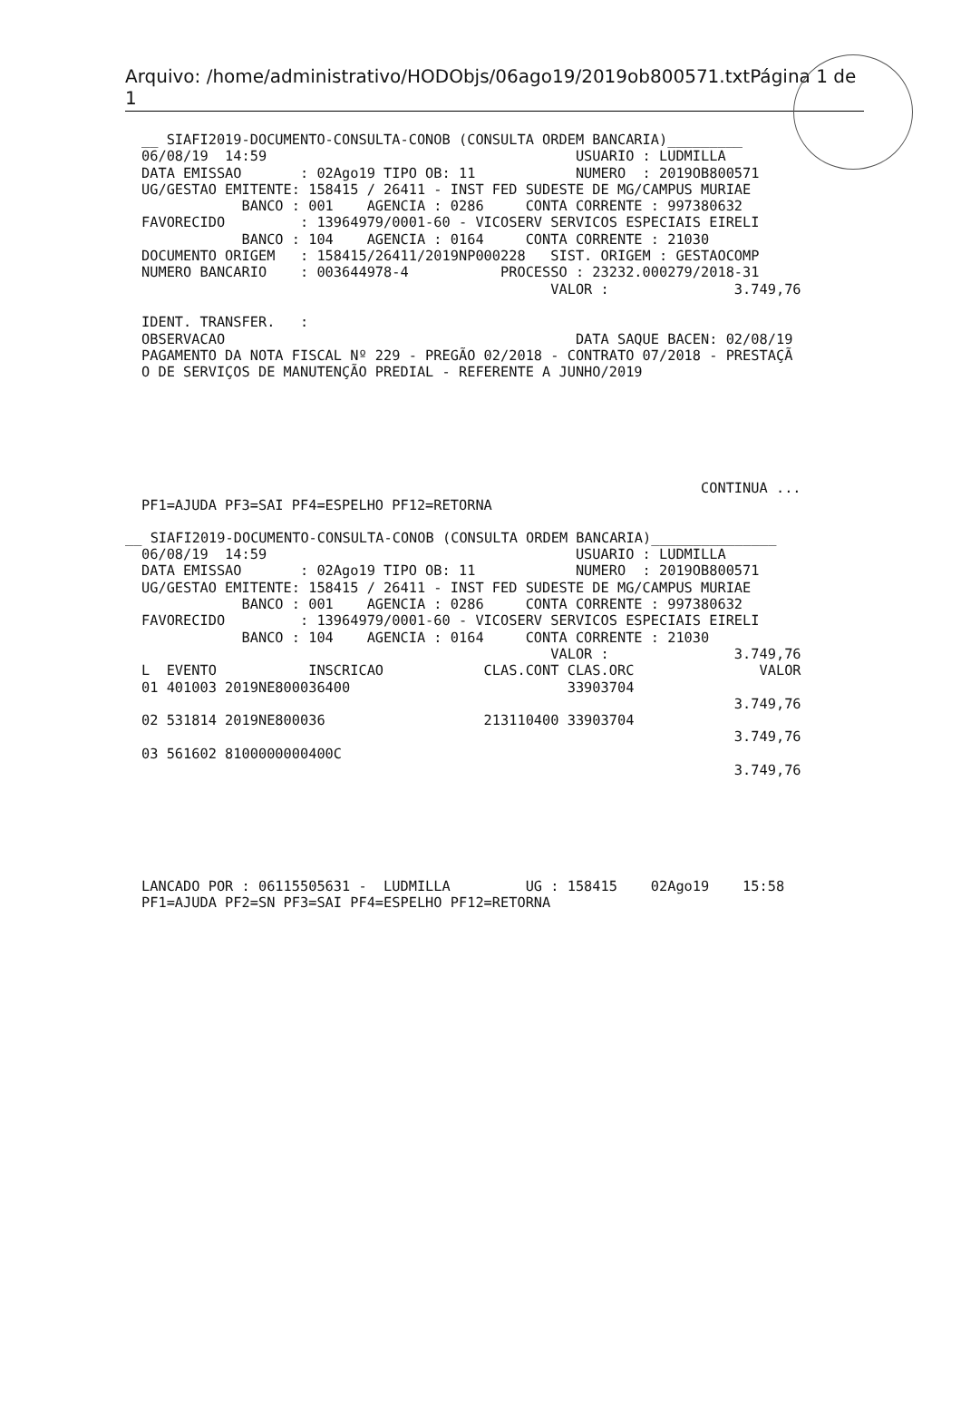Arquivo: /home/administrativo/HODObjs/06ago19/2019ob800571.txtPágina 1 de 1
__ SIAFI2019-DOCUMENTO-CONSULTA-CONOB (CONSULTA ORDEM BANCARIA)_________
06/08/19  14:59                                     USUARIO : LUDMILLA
DATA EMISSAO       : 02Ago19 TIPO OB: 11            NUMERO  : 2019OB800571
UG/GESTAO EMITENTE: 158415 / 26411 - INST FED SUDESTE DE MG/CAMPUS MURIAE
            BANCO : 001    AGENCIA : 0286     CONTA CORRENTE : 997380632
FAVORECIDO         : 13964979/0001-60 - VICOSERV SERVICOS ESPECIAIS EIRELI
            BANCO : 104    AGENCIA : 0164     CONTA CORRENTE : 21030
DOCUMENTO ORIGEM   : 158415/26411/2019NP000228   SIST. ORIGEM : GESTAOCOMP
NUMERO BANCARIO    : 003644978-4           PROCESSO : 23232.000279/2018-31
                                                 VALOR :               3.749,76

IDENT. TRANSFER.   :
OBSERVACAO                                          DATA SAQUE BACEN: 02/08/19
PAGAMENTO DA NOTA FISCAL Nº 229 - PREGÃO 02/2018 - CONTRATO 07/2018 - PRESTAÇÃ
O DE SERVIÇOS DE MANUTENÇÃO PREDIAL - REFERENTE A JUNHO/2019






                                                                   CONTINUA ...
PF1=AJUDA PF3=SAI PF4=ESPELHO PF12=RETORNA
__ SIAFI2019-DOCUMENTO-CONSULTA-CONOB (CONSULTA ORDEM BANCARIA)_______________
06/08/19  14:59                                     USUARIO : LUDMILLA
DATA EMISSAO       : 02Ago19 TIPO OB: 11            NUMERO  : 2019OB800571
UG/GESTAO EMITENTE: 158415 / 26411 - INST FED SUDESTE DE MG/CAMPUS MURIAE
            BANCO : 001    AGENCIA : 0286     CONTA CORRENTE : 997380632
FAVORECIDO         : 13964979/0001-60 - VICOSERV SERVICOS ESPECIAIS EIRELI
            BANCO : 104    AGENCIA : 0164     CONTA CORRENTE : 21030
                                                 VALOR :               3.749,76
L  EVENTO           INSCRICAO            CLAS.CONT CLAS.ORC               VALOR
01 401003 2019NE800036400                          33903704
                                                                       3.749,76
02 531814 2019NE800036                   213110400 33903704
                                                                       3.749,76
03 561602 8100000000400C
                                                                       3.749,76






LANCADO POR : 06115505631 -  LUDMILLA         UG : 158415    02Ago19    15:58
PF1=AJUDA PF2=SN PF3=SAI PF4=ESPELHO PF12=RETORNA